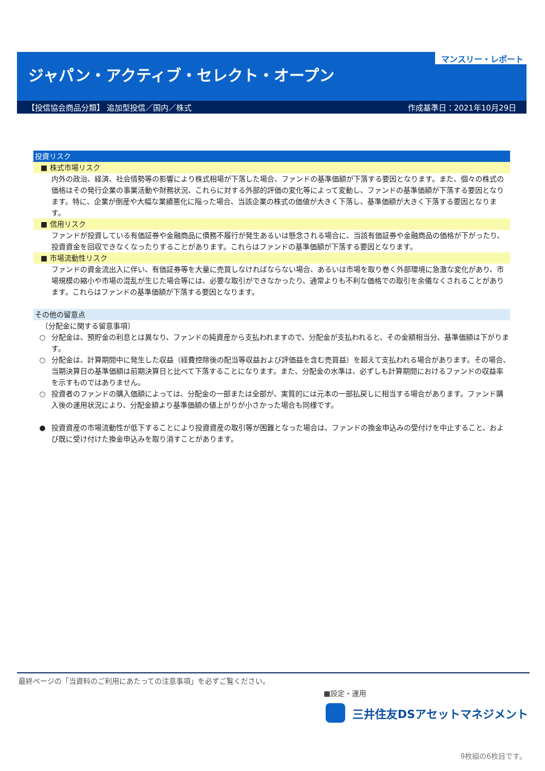マンスリー・レポート
ジャパン・アクティブ・セレクト・オープン
【投信協会商品分類】 追加型投信／国内／株式 作成基準日：2021年10月29日
投資リスク
■ 株式市場リスク
内外の政治、経済、社会情勢等の影響により株式相場が下落した場合、ファンドの基準価額が下落する要因となります。また、個々の株式の価格はその発行企業の事業活動や財務状況、これらに対する外部的評価の変化等によって変動し、ファンドの基準価額が下落する要因となります。特に、企業が倒産や大幅な業績悪化に陥った場合、当該企業の株式の価値が大きく下落し、基準価額が大きく下落する要因となります。
■ 信用リスク
ファンドが投資している有価証券や金融商品に債務不履行が発生あるいは懸念される場合に、当該有価証券や金融商品の価格が下がったり、投資資金を回収できなくなったりすることがあります。これらはファンドの基準価額が下落する要因となります。
■ 市場流動性リスク
ファンドの資金流出入に伴い、有価証券等を大量に売買しなければならない場合、あるいは市場を取り巻く外部環境に急激な変化があり、市場規模の縮小や市場の混乱が生じた場合等には、必要な取引ができなかったり、通常よりも不利な価格での取引を余儀なくされることがあります。これらはファンドの基準価額が下落する要因となります。
その他の留意点
〔分配金に関する留意事項〕
○ 分配金は、預貯金の利息とは異なり、ファンドの純資産から支払われますので、分配金が支払われると、その金額相当分、基準価額は下がります。
○ 分配金は、計算期間中に発生した収益（経費控除後の配当等収益および評価益を含む売買益）を超えて支払われる場合があります。その場合、当期決算日の基準価額は前期決算日と比べて下落することになります。また、分配金の水準は、必ずしも計算期間におけるファンドの収益率を示すものではありません。
○ 投資者のファンドの購入価額によっては、分配金の一部または全部が、実質的には元本の一部払戻しに相当する場合があります。ファンド購入後の運用状況により、分配金額より基準価額の値上がりが小さかった場合も同様です。
● 投資資産の市場流動性が低下することにより投資資産の取引等が困難となった場合は、ファンドの換金申込みの受付けを中止すること、および既に受け付けた換金申込みを取り消すことがあります。
最終ページの「当資料のご利用にあたっての注意事項」を必ずご覧ください。
■設定・運用
三井住友DSアセットマネジメント
9枚組の6枚目です。